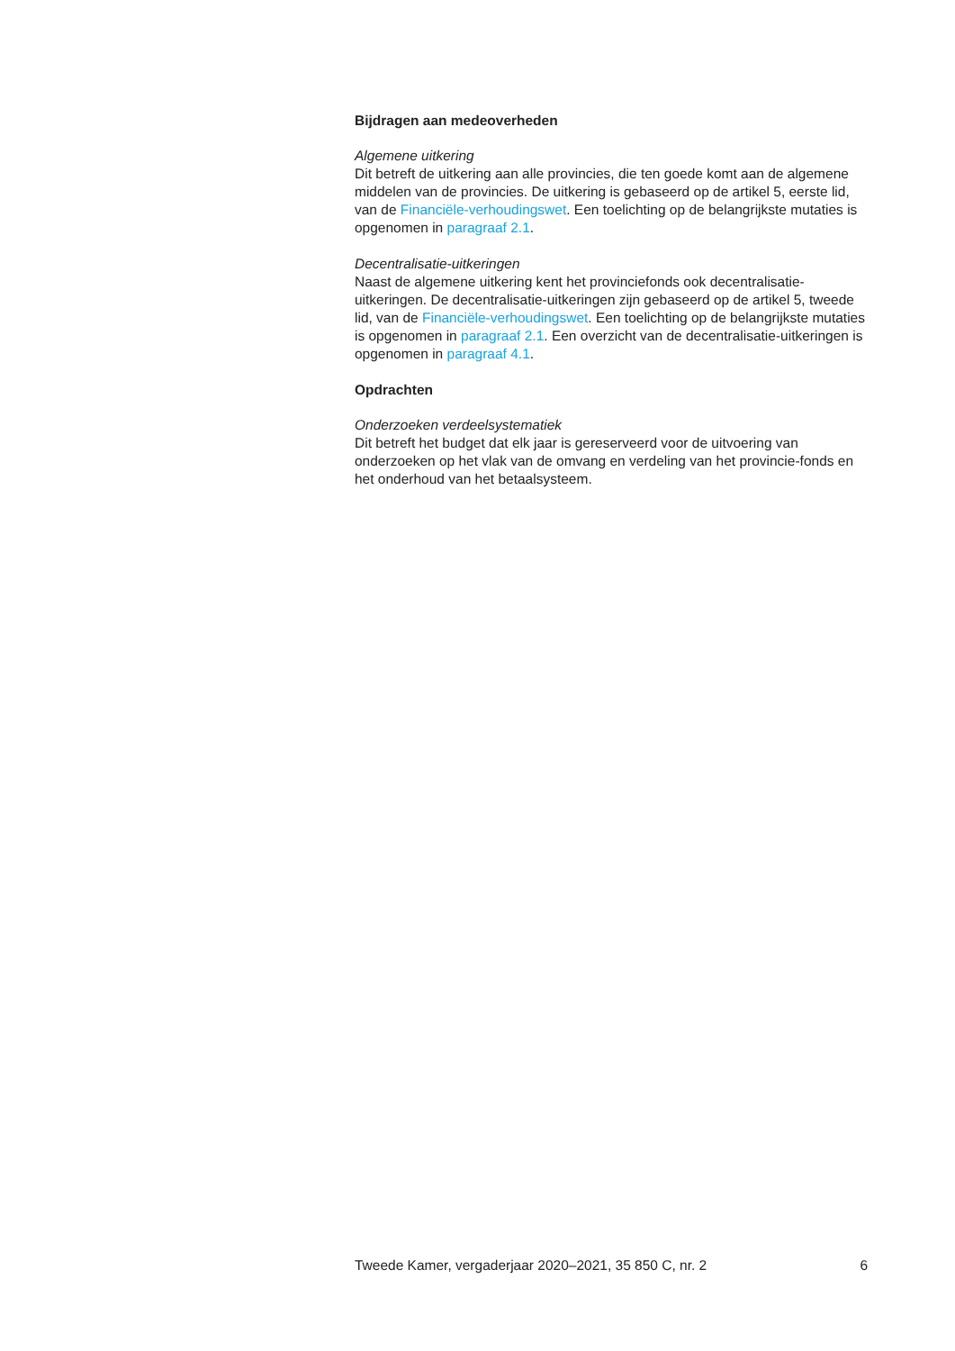Bijdragen aan medeoverheden
Algemene uitkering
Dit betreft de uitkering aan alle provincies, die ten goede komt aan de algemene middelen van de provincies. De uitkering is gebaseerd op de artikel 5, eerste lid, van de Financiële-verhoudingswet. Een toelichting op de belangrijkste mutaties is opgenomen in paragraaf 2.1.
Decentralisatie-uitkeringen
Naast de algemene uitkering kent het provinciefonds ook decentralisatie-uitkeringen. De decentralisatie-uitkeringen zijn gebaseerd op de artikel 5, tweede lid, van de Financiële-verhoudingswet. Een toelichting op de belangrijkste mutaties is opgenomen in paragraaf 2.1. Een overzicht van de decentralisatie-uitkeringen is opgenomen in paragraaf 4.1.
Opdrachten
Onderzoeken verdeelsystematiek
Dit betreft het budget dat elk jaar is gereserveerd voor de uitvoering van onderzoeken op het vlak van de omvang en verdeling van het provincie-fonds en het onderhoud van het betaalsysteem.
Tweede Kamer, vergaderjaar 2020–2021, 35 850 C, nr. 2 6